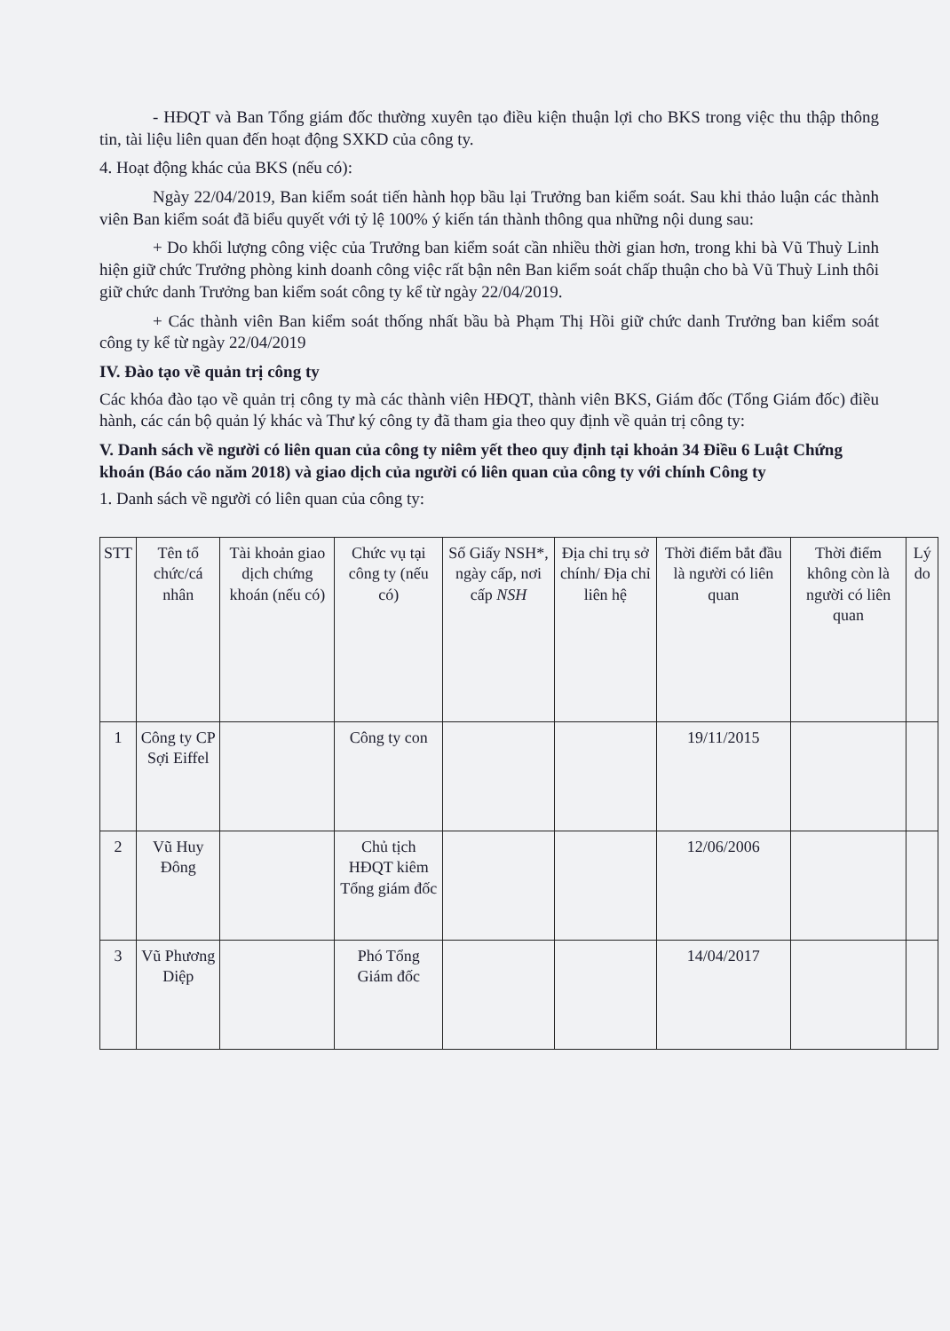- HĐQT và Ban Tổng giám đốc thường xuyên tạo điều kiện thuận lợi cho BKS trong việc thu thập thông tin, tài liệu liên quan đến hoạt động SXKD của công ty.
4. Hoạt động khác của BKS (nếu có):
Ngày 22/04/2019, Ban kiểm soát tiến hành họp bầu lại Trưởng ban kiểm soát. Sau khi thảo luận các thành viên Ban kiểm soát đã biểu quyết với tỷ lệ 100% ý kiến tán thành thông qua những nội dung sau:
+ Do khối lượng công việc của Trưởng ban kiểm soát cần nhiều thời gian hơn, trong khi bà Vũ Thuỳ Linh hiện giữ chức Trưởng phòng kinh doanh công việc rất bận nên Ban kiểm soát chấp thuận cho bà Vũ Thuỳ Linh thôi giữ chức danh Trưởng ban kiểm soát công ty kể từ ngày 22/04/2019.
+ Các thành viên Ban kiểm soát thống nhất bầu bà Phạm Thị Hồi giữ chức danh Trưởng ban kiểm soát công ty kể từ ngày 22/04/2019
IV. Đào tạo về quản trị công ty
Các khóa đào tạo về quản trị công ty mà các thành viên HĐQT, thành viên BKS, Giám đốc (Tổng Giám đốc) điều hành, các cán bộ quản lý khác và Thư ký công ty đã tham gia theo quy định về quản trị công ty:
V. Danh sách về người có liên quan của công ty niêm yết theo quy định tại khoản 34 Điều 6 Luật Chứng khoán (Báo cáo năm 2018) và giao dịch của người có liên quan của công ty với chính Công ty
1. Danh sách về người có liên quan của công ty:
| STT | Tên tổ chức/cá nhân | Tài khoản giao dịch chứng khoán (nếu có) | Chức vụ tại công ty (nếu có) | Số Giấy NSH*, ngày cấp, nơi cấp NSH | Địa chỉ trụ sở chính/ Địa chỉ liên hệ | Thời điểm bắt đầu là người có liên quan | Thời điểm không còn là người có liên quan | Lý do |
| --- | --- | --- | --- | --- | --- | --- | --- | --- |
| 1 | Công ty CP Sợi Eiffel | | Công ty con | | | 19/11/2015 | | |
| 2 | Vũ Huy Đông | | Chủ tịch HĐQT kiêm Tổng giám đốc | | | 12/06/2006 | | |
| 3 | Vũ Phương Diệp | | Phó Tổng Giám đốc | | | 14/04/2017 | | |